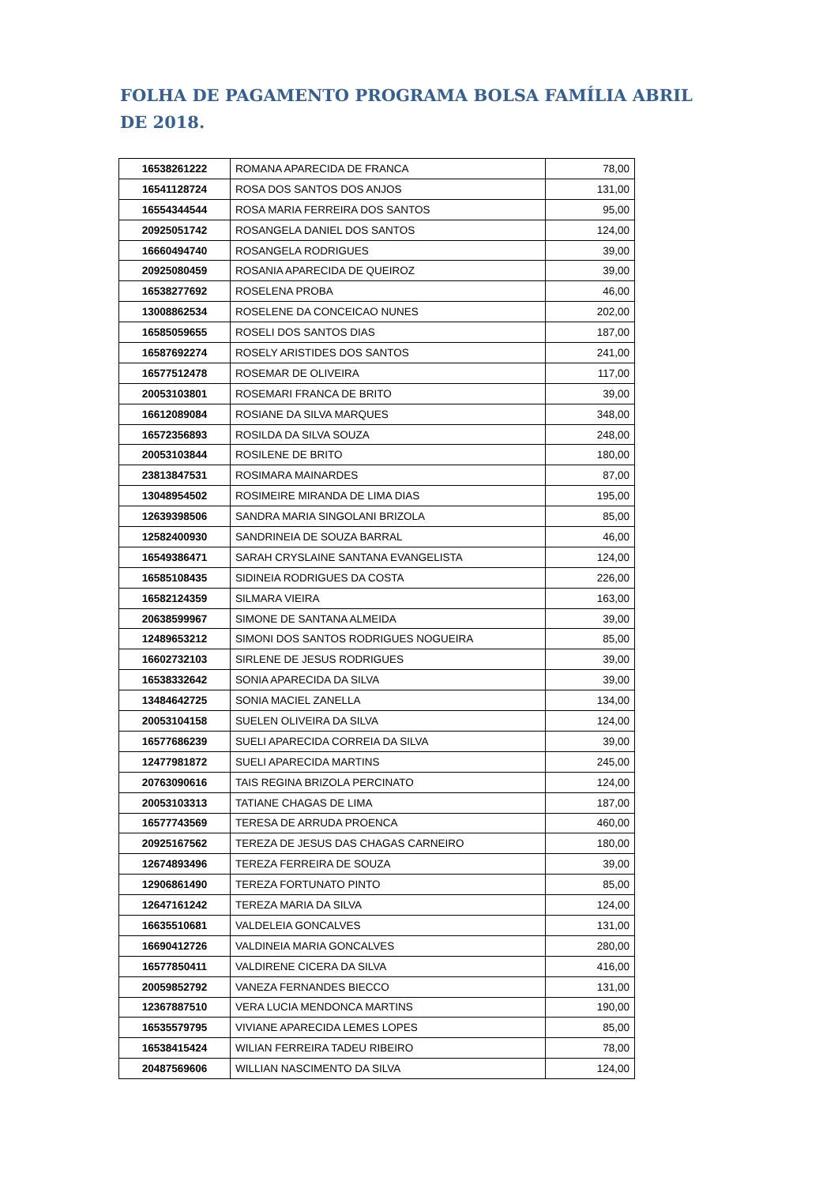FOLHA DE PAGAMENTO PROGRAMA BOLSA FAMÍLIA ABRIL DE 2018.
| 16538261222 | ROMANA APARECIDA DE FRANCA | 78,00 |
| 16541128724 | ROSA DOS SANTOS DOS ANJOS | 131,00 |
| 16554344544 | ROSA MARIA FERREIRA DOS SANTOS | 95,00 |
| 20925051742 | ROSANGELA DANIEL DOS SANTOS | 124,00 |
| 16660494740 | ROSANGELA RODRIGUES | 39,00 |
| 20925080459 | ROSANIA APARECIDA DE QUEIROZ | 39,00 |
| 16538277692 | ROSELENA PROBA | 46,00 |
| 13008862534 | ROSELENE DA CONCEICAO NUNES | 202,00 |
| 16585059655 | ROSELI DOS SANTOS DIAS | 187,00 |
| 16587692274 | ROSELY ARISTIDES DOS SANTOS | 241,00 |
| 16577512478 | ROSEMAR DE OLIVEIRA | 117,00 |
| 20053103801 | ROSEMARI FRANCA DE BRITO | 39,00 |
| 16612089084 | ROSIANE DA SILVA MARQUES | 348,00 |
| 16572356893 | ROSILDA DA SILVA SOUZA | 248,00 |
| 20053103844 | ROSILENE DE BRITO | 180,00 |
| 23813847531 | ROSIMARA MAINARDES | 87,00 |
| 13048954502 | ROSIMEIRE MIRANDA DE LIMA DIAS | 195,00 |
| 12639398506 | SANDRA MARIA SINGOLANI BRIZOLA | 85,00 |
| 12582400930 | SANDRINEIA DE SOUZA BARRAL | 46,00 |
| 16549386471 | SARAH CRYSLAINE SANTANA EVANGELISTA | 124,00 |
| 16585108435 | SIDINEIA RODRIGUES DA COSTA | 226,00 |
| 16582124359 | SILMARA VIEIRA | 163,00 |
| 20638599967 | SIMONE DE SANTANA ALMEIDA | 39,00 |
| 12489653212 | SIMONI DOS SANTOS RODRIGUES NOGUEIRA | 85,00 |
| 16602732103 | SIRLENE DE JESUS RODRIGUES | 39,00 |
| 16538332642 | SONIA APARECIDA DA SILVA | 39,00 |
| 13484642725 | SONIA MACIEL ZANELLA | 134,00 |
| 20053104158 | SUELEN OLIVEIRA DA SILVA | 124,00 |
| 16577686239 | SUELI APARECIDA CORREIA DA SILVA | 39,00 |
| 12477981872 | SUELI APARECIDA MARTINS | 245,00 |
| 20763090616 | TAIS REGINA BRIZOLA PERCINATO | 124,00 |
| 20053103313 | TATIANE CHAGAS DE LIMA | 187,00 |
| 16577743569 | TERESA DE ARRUDA PROENCA | 460,00 |
| 20925167562 | TEREZA DE JESUS DAS CHAGAS CARNEIRO | 180,00 |
| 12674893496 | TEREZA FERREIRA DE SOUZA | 39,00 |
| 12906861490 | TEREZA FORTUNATO PINTO | 85,00 |
| 12647161242 | TEREZA MARIA DA SILVA | 124,00 |
| 16635510681 | VALDELEIA GONCALVES | 131,00 |
| 16690412726 | VALDINEIA MARIA GONCALVES | 280,00 |
| 16577850411 | VALDIRENE CICERA DA SILVA | 416,00 |
| 20059852792 | VANEZA FERNANDES BIECCO | 131,00 |
| 12367887510 | VERA LUCIA MENDONCA MARTINS | 190,00 |
| 16535579795 | VIVIANE APARECIDA LEMES LOPES | 85,00 |
| 16538415424 | WILIAN FERREIRA TADEU RIBEIRO | 78,00 |
| 20487569606 | WILLIAN NASCIMENTO DA SILVA | 124,00 |